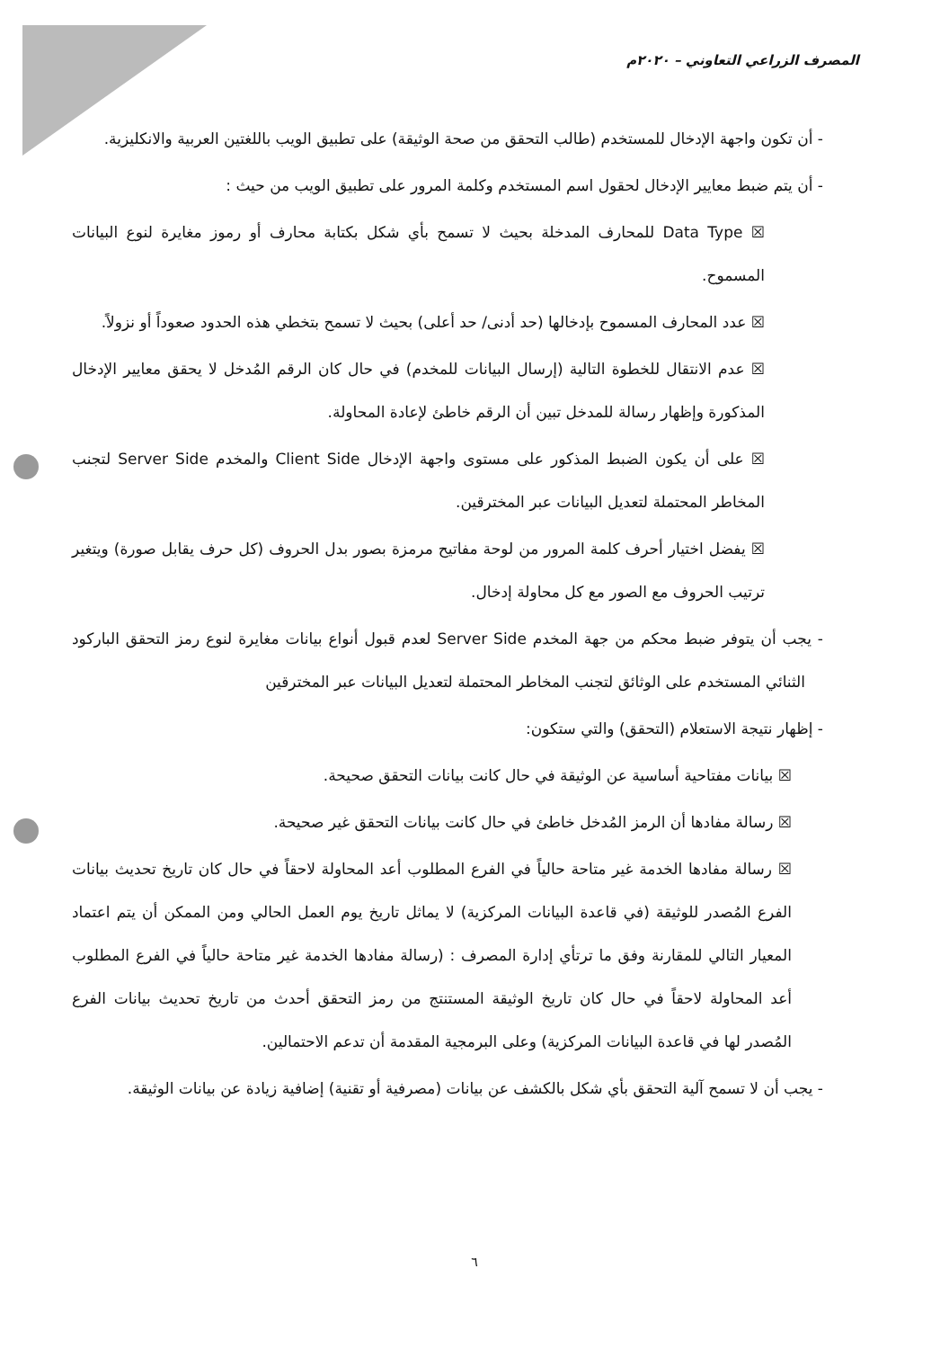المصرف الزراعي التعاوني – ٢٠٢٠م
- أن تكون واجهة الإدخال للمستخدم (طالب التحقق من صحة الوثيقة) على تطبيق الويب باللغتين العربية والانكليزية.
- أن يتم ضبط معايير الإدخال لحقول اسم المستخدم وكلمة المرور على تطبيق الويب من حيث :
☒ Data Type للمحارف المدخلة بحيث لا تسمح بأي شكل بكتابة محارف أو رموز مغايرة لنوع البيانات المسموح.
☒ عدد المحارف المسموح بإدخالها (حد أدنى/ حد أعلى) بحيث لا تسمح بتخطي هذه الحدود صعوداً أو نزولاً.
☒ عدم الانتقال للخطوة التالية (إرسال البيانات للمخدم) في حال كان الرقم المُدخل لا يحقق معايير الإدخال المذكورة وإظهار رسالة للمدخل تبين أن الرقم خاطئ لإعادة المحاولة.
☒ على أن يكون الضبط المذكور على مستوى واجهة الإدخال Client Side والمخدم Server Side لتجنب المخاطر المحتملة لتعديل البيانات عبر المخترقين.
☒ يفضل اختيار أحرف كلمة المرور من لوحة مفاتيح مرمزة بصور بدل الحروف (كل حرف يقابل صورة) ويتغير ترتيب الحروف مع الصور مع كل محاولة إدخال.
- يجب أن يتوفر ضبط محكم من جهة المخدم Server Side لعدم قبول أنواع بيانات مغايرة لنوع رمز التحقق الباركود الثنائي المستخدم على الوثائق لتجنب المخاطر المحتملة لتعديل البيانات عبر المخترقين
- إظهار نتيجة الاستعلام (التحقق) والتي ستكون:
☒ بيانات مفتاحية أساسية عن الوثيقة في حال كانت بيانات التحقق صحيحة.
☒ رسالة مفادها أن الرمز المُدخل خاطئ في حال كانت بيانات التحقق غير صحيحة.
☒ رسالة مفادها الخدمة غير متاحة حالياً في الفرع المطلوب أعد المحاولة لاحقاً في حال كان تاريخ تحديث بيانات الفرع المُصدر للوثيقة (في قاعدة البيانات المركزية) لا يماثل تاريخ يوم العمل الحالي ومن الممكن أن يتم اعتماد المعيار التالي للمقارنة وفق ما ترتأي إدارة المصرف : (رسالة مفادها الخدمة غير متاحة حالياً في الفرع المطلوب أعد المحاولة لاحقاً في حال كان تاريخ الوثيقة المستنتج من رمز التحقق أحدث من تاريخ تحديث بيانات الفرع المُصدر لها في قاعدة البيانات المركزية) وعلى البرمجية المقدمة أن تدعم الاحتمالين.
- يجب أن لا تسمح آلية التحقق بأي شكل بالكشف عن بيانات (مصرفية أو تقنية) إضافية زيادة عن بيانات الوثيقة.
٦